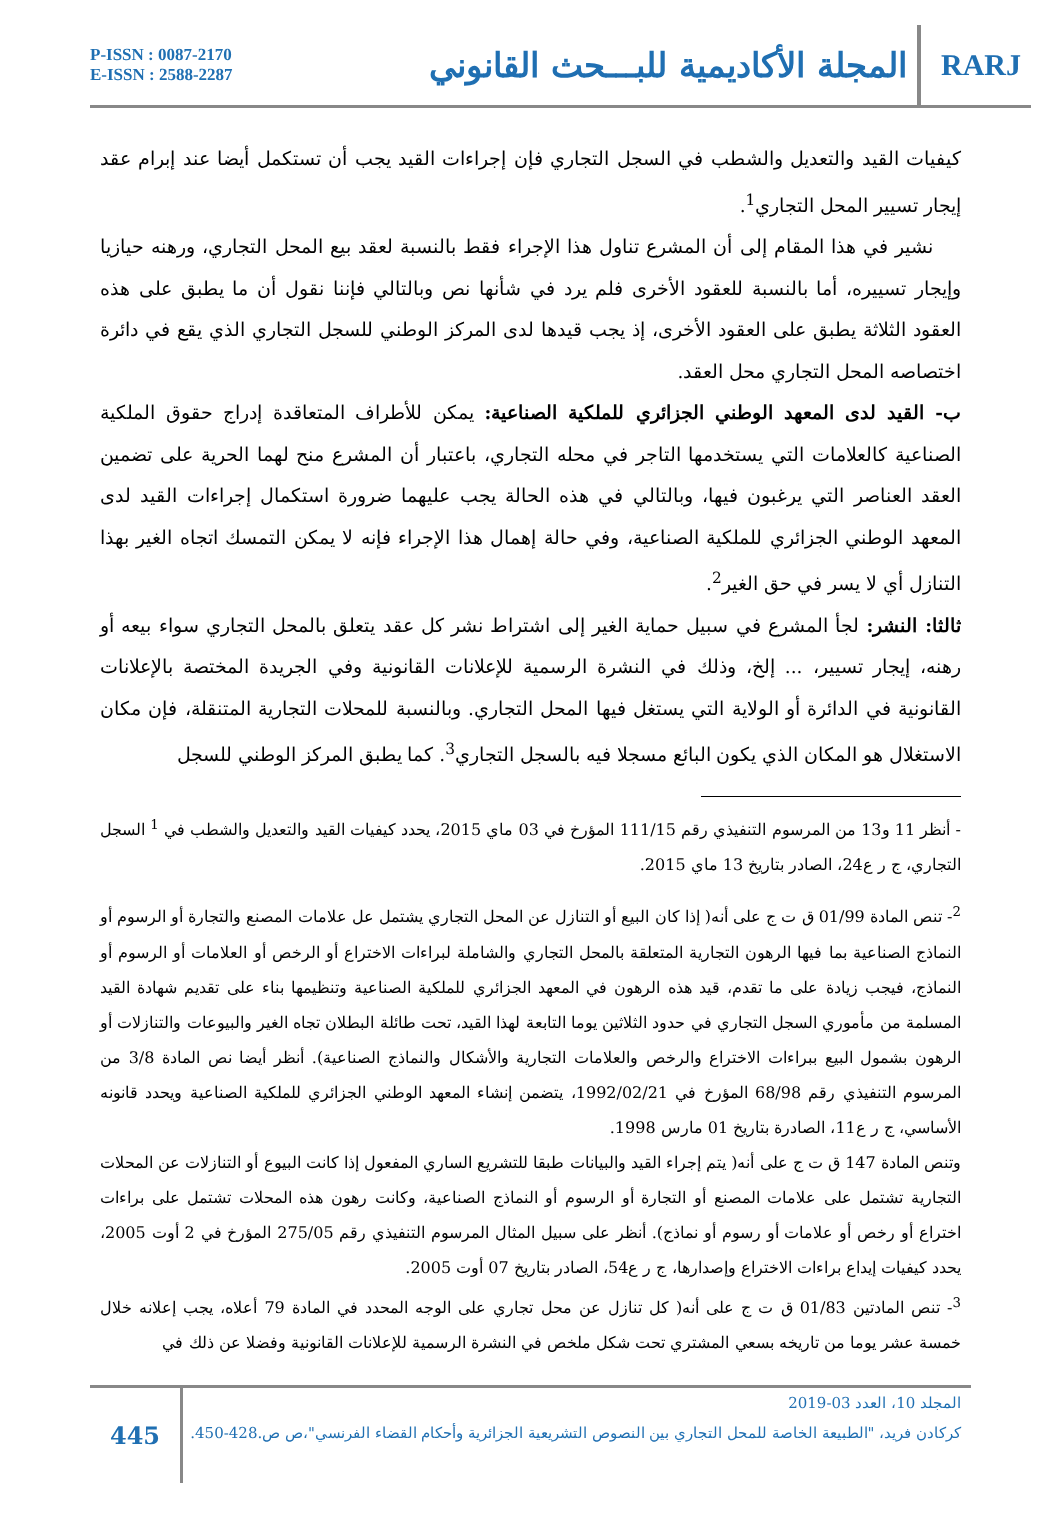P-ISSN : 0087-2170
E-ISSN : 2588-2287
المجلة الأكاديمية للبـــحث القانوني
RARJ
كيفيات القيد والتعديل والشطب في السجل التجاري فإن إجراءات القيد يجب أن تستكمل أيضا عند إبرام عقد إيجار تسيير المحل التجاري<sup>1</sup>.
نشير في هذا المقام إلى أن المشرع تناول هذا الإجراء فقط بالنسبة لعقد بيع المحل التجاري، ورهنه حيازيا وإيجار تسييره، أما بالنسبة للعقود الأخرى فلم يرد في شأنها نص وبالتالي فإننا نقول أن ما يطبق على هذه العقود الثلاثة يطبق على العقود الأخرى، إذ يجب قيدها لدى المركز الوطني للسجل التجاري الذي يقع في دائرة اختصاصه المحل التجاري محل العقد.
ب- القيد لدى المعهد الوطني الجزائري للملكية الصناعية: يمكن للأطراف المتعاقدة إدراج حقوق الملكية الصناعية كالعلامات التي يستخدمها التاجر في محله التجاري، باعتبار أن المشرع منح لهما الحرية على تضمين العقد العناصر التي يرغبون فيها، وبالتالي في هذه الحالة يجب عليهما ضرورة استكمال إجراءات القيد لدى المعهد الوطني الجزائري للملكية الصناعية، وفي حالة إهمال هذا الإجراء فإنه لا يمكن التمسك اتجاه الغير بهذا التنازل أي لا يسر في حق الغير<sup>2</sup>.
ثالثا: النشر: لجأ المشرع في سبيل حماية الغير إلى اشتراط نشر كل عقد يتعلق بالمحل التجاري سواء بيعه أو رهنه، إيجار تسيير، ... إلخ، وذلك في النشرة الرسمية للإعلانات القانونية وفي الجريدة المختصة بالإعلانات القانونية في الدائرة أو الولاية التي يستغل فيها المحل التجاري. وبالنسبة للمحلات التجارية المتنقلة، فإن مكان الاستغلال هو المكان الذي يكون البائع مسجلا فيه بالسجل التجاري<sup>3</sup>. كما يطبق المركز الوطني للسجل
- أنظر 11 و13 من المرسوم التنفيذي رقم 111/15 المؤرخ في 03 ماي 2015، يحدد كيفيات القيد والتعديل والشطب في <sup>1</sup> السجل التجاري، ج ر ع24، الصادر بتاريخ 13 ماي 2015.
<sup>2</sup>- تنص المادة 01/99 ق ت ج على أنه( إذا كان البيع أو التنازل عن المحل التجاري يشتمل عل علامات المصنع والتجارة أو الرسوم أو النماذج الصناعية بما فيها الرهون التجارية المتعلقة بالمحل التجاري والشاملة لبراءات الاختراع أو الرخص أو العلامات أو الرسوم أو النماذج، فيجب زيادة على ما تقدم، قيد هذه الرهون في المعهد الجزائري للملكية الصناعية وتنظيمها بناء على تقديم شهادة القيد المسلمة من مأموري السجل التجاري في حدود الثلاثين يوما التابعة لهذا القيد، تحت طائلة البطلان تجاه الغير والبيوعات والتنازلات أو الرهون بشمول البيع ببراءات الاختراع والرخص والعلامات التجارية والأشكال والنماذج الصناعية). أنظر أيضا نص المادة 3/8 من المرسوم التنفيذي رقم 68/98 المؤرخ في 1992/02/21، يتضمن إنشاء المعهد الوطني الجزائري للملكية الصناعية ويحدد قانونه الأساسي، ج ر ع11، الصادرة بتاريخ 01 مارس 1998.
وتنص المادة 147 ق ت ج على أنه( يتم إجراء القيد والبيانات طبقا للتشريع الساري المفعول إذا كانت البيوع أو التنازلات عن المحلات التجارية تشتمل على علامات المصنع أو التجارة أو الرسوم أو النماذج الصناعية، وكانت رهون هذه المحلات تشتمل على براءات اختراع أو رخص أو علامات أو رسوم أو نماذج). أنظر على سبيل المثال المرسوم التنفيذي رقم 275/05 المؤرخ في 2 أوت 2005، يحدد كيفيات إيداع براءات الاختراع وإصدارها، ج ر ع54، الصادر بتاريخ 07 أوت 2005.
<sup>3</sup>- تنص المادتين 01/83 ق ت ج على أنه( كل تنازل عن محل تجاري على الوجه المحدد في المادة 79 أعلاه، يجب إعلانه خلال خمسة عشر يوما من تاريخه بسعي المشتري تحت شكل ملخص في النشرة الرسمية للإعلانات القانونية وفضلا عن ذلك في
445
المجلد 10، العدد 03-2019
كركادن فريد، "الطبيعة الخاصة للمحل التجاري بين النصوص التشريعية الجزائرية وأحكام القضاء الفرنسي"،ص ص.428-450.